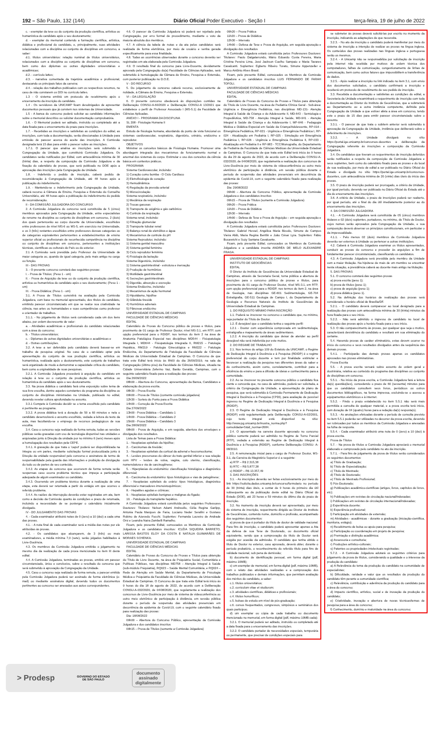192 – São Paulo, 132 (144) Diário Oficial Poder Executivo - Seção I terça-feira, 19 de julho de 2022
c. - exemplar da tese ou do conjunto da produção científica, artística ou humanística do candidato após o seu doutoramento;
d. - exemplar do memorial contendo a formação científica, artística, didática e profissional do candidato, e, principalmente, suas atividades relacionadas com a disciplina ou conjunto de disciplinas em concurso, a saber:
d.1. títulos universitários: relação nominal de títulos universitários, relacionados com a disciplina ou conjunto de disciplinas em concurso, bem como dos diplomas ou outras dignidades universitárias e acadêmicas;
d.2. - currículo lattes;
d.3. - narrativa comentada da trajetória acadêmica e profissional, destacando os principais fatos da carreira;
d.4. - relação dos trabalhos publicados com os respectivos resumos, no caso de não constarem os DOI no currículo lattes.
1.3 - O sistema emitirá um protocolo de recebimento após o encerramento da inscrição do candidato.
1.4 - Os servidores da UNICAMP ficam desobrigados de apresentar documentos pessoais que já constem nos sistemas da Universidade.
1.5 - A banca do concurso poderá solicitar ao candidato informações sobre o memorial descritivo ou solicitar documentação comprobatória.
1.6. - O Memorial poderá ser aditado, instruído ou completado até a data fixada para o encerramento do prazo para inscrições.
1.7. - Recebidas as inscrições e satisfeitas as condições do edital, as inscrições, com toda a documentação, serão direcionadas à Unidade para emissão de parecer acerca do aceite das inscrições. A Comissão designada terá 15 dias para emitir o parecer sobre as inscrições.
1.7.1. O parecer que analisa as inscrições será submetido à Congregação da Unidade, que constituirá Comissão Julgadora. Os candidatos serão notificados por Edital, com antecedência mínima de 30 (trinta) dias, a respeito da composição da Comissão Julgadora e da fixação do calendário de provas, que será publicado no DOE após a aprovação das inscrições pela Congregação da Unidade.
1.8. - Indeferido o pedido de inscrição, caberá pedido de reconsideração à Congregação da Unidade, até 48 horas após a publicação do indeferimento.
1.9. - Mantendo-se o indeferimento pela Congregação da Unidade, caberá recurso à Câmara de Ensino, Pesquisa e Extensão do Conselho Universitário, até 48 horas após a publicação do indeferimento do pedido de reconsideração.
II - DA COMISSÃO JULGADORA DO CONCURSO
2. A Comissão Julgadora do concurso será constituída de 5 (cinco) membros aprovados pela Congregação da Unidade, entre especialistas de renome na disciplina ou conjunto de disciplinas em concurso, 2 (dois) dos quais pertencerão ao corpo docente da Universidade, escolhidos entre professores de nível MS-6 ou MS-5, em exercício na Universidade, e os 3 (três) restantes escolhidos entre professores dessas categorias ou de categorias equivalentes pertencentes a estabelecimentos de ensino superior oficial ou profissionais de reconhecida competência na disciplina ou conjunto de disciplinas em concurso, pertencentes a instituições técnicas, científicas ou culturais do País ou do exterior.
2.1 A Comissão será presidida pelo Professor da Universidade de maior categoria ou, quando de igual categoria, pelo mais antigo no cargo ou função.
III - DAS PROVAS
3. - O presente concurso constará das seguintes provas:
I. - Prova de Títulos; (Peso 1 - um)
II. - Prova de Arguição da tese ou do conjunto da produção científica, artística ou humanística do candidato após o seu doutoramento; (Peso 1 - um)
III. - Prova Didática; (Peso 1 - um)
3.1. A Prova de Títulos consistirá na avaliação pela Comissão Julgadora, com base no memorial apresentado, dos títulos do candidato, emitindo parecer circunstanciado em que se realce sua criatividade na ciência, nas artes ou humanidades e suas competências como professor e orientador de trabalhos.
3.1.1. - No julgamento de títulos será considerado cada um dos itens abaixo, por ordem decrescente de valor:
a. - Atividades acadêmicas e profissionais do candidato relacionadas com a área do concurso;
b. - Títulos universitários;
c. - Diplomas de outras dignidades universitárias e acadêmicas e
d. - Outras contribuições.
3.2. A tese a ser defendida pelo candidato deverá basear-se em trabalho de pesquisa original. No caso de o candidato optar pela apresentação do conjunto de sua produção científica, artística ou humanística, realizada após o doutoramento, este conjunto de trabalhos será organizado de modo a demonstrar a capacidade crítica do candidato, bem como a originalidade de suas pesquisas.
3.2.1. A Comissão Julgadora procederá à arguição do candidato em relação à tese ou o conjunto da produção científica, artística ou humanística do candidato após o seu doutoramento.
3.3. Na prova didática o candidato fará uma exposição sobre tema de sua livre escolha, dentre aqueles constantes do programa da disciplina ou conjunto de disciplinas ministradas na Unidade, publicado no edital, devendo revelar cultura aprofundada no assunto.
3.3.1 Compete à Comissão decidir se o tema escolhido pelo candidato é pertinente ao programa.
3.3.2. A prova didática terá a duração de 50 a 60 minutos e nela o candidato desenvolverá o assunto escolhido, vedada a leitura do texto da aula, mas facultando-se o emprego de recursos pedagógicos de sua escolha.
3.4. Caso o concurso seja realizado de forma remota, todas as sessões públicas serão gravadas com uso de tecnologia disponível nas unidades e arquivadas junto à Direção da unidade por no mínimo 6 (seis) meses após a homologação dos resultados pela CEPE.
3.4.1. A gravação de que trata o 'caput' poderá ser disponibilizada na íntegra ou em partes, mediante solicitação formal protocolizada junto à Direção da unidade responsável pelo concurso e assinatura de termo de responsabilidade pela guarda das informações e proibição de divulgação do todo ou de partes de seu conteúdo.
3.4.2. As etapas do concurso que ocorrerem de forma remota serão suspensas caso ocorra problema técnico que impeça a participação adequada de algum examinador ou candidato.
3.4.3. Ocorrendo um problema técnico durante a realização de uma etapa, esta deverá ser retomada a partir do estágio em que ocorreu o referido problema.
3.4.4. As razões da interrupção deverão estar registradas em ata, bem como a decisão da Comissão quanto às condições e prazo de retomada, incluindo a necessidade de se postergar o calendário inicialmente divulgado.
IV - DO JULGAMENTO DAS PROVAS
4. - Cada examinador atribuirá notas de 0 (zero) a 10 (dez) a cada uma das provas.
4.1. - A nota final de cada examinador será a média das notas por ele atribuídas às provas.
4.2. - Os candidatos que alcançarem, de 3 (três) ou mais examinadores, a média mínima 7,0 (sete), serão julgados habilitados à Livre-Docência.
4.3. Os membros da Comissão Julgadora emitirão o julgamento no mesmo dia da realização de cada prova mencionada no item III deste edital.
4.4. A Comissão Julgadora, terminadas as provas, emitirá um parecer circunstanciado, único e conclusivo, sobre o resultado do concurso que será submetido à aprovação da Congregação da Unidade.
4.5. Caso o concurso seja realizado de forma remota, o parecer emitido pela Comissão Julgadora poderá ser assinado de forma eletrônica (e-mail) ou mediante assinatura digital, devendo todos os documentos pertinentes ao concurso ser anexados aos autos correspondentes.
4.6. O parecer da Comissão Julgadora só poderá ser rejeitado pela Congregação, por erro formal de procedimento, mediante o voto da maioria absoluta dos membros.
4.7. A ciência da tabela de notas e da ata pelos candidatos será realizada de forma eletrônica, por meio de usuário e senha gerada especificamente para essa finalidade.
4.8. Todas as ocorrências observadas durante o concurso deverão ser registradas em ata elaborada pela Comissão Julgadora.
4.9. O resultado final do concurso para Livre-Docente, devidamente aprovado pela Congregação do(a) Faculdade de Ciências Aplicadas, será submetido à homologação da Câmara de Ensino, Pesquisa e Extensão, com posterior publicação no D.O.E.
V - DO RECURSO
5. Do julgamento do concurso caberá recurso, exclusivamente de nulidade, à Câmara de Ensino, Pesquisa e Extensão.
VI – DA LEGISLAÇÃO
6. O presente concurso obedecerá às disposições contidas na Deliberação CONSU-A-60/2020 e Deliberação CONSU-A 13/2021 que estabelece o perfil de Professor Associado I (MS-5.1) da Faculdade de Ciências Aplicadas.
ANEXO I - PROGRAMA DA DISCIPLINA
SL 208 - Fisiologia Humana II
EMENTA
Estudo de fisiologia humana, abordando do ponto de vista funcional os sistemas cardiovascular, respiratório, digestório, urinário, endócrino e reprodutor.
OBJETIVOS
Ministrar os conceitos básicos de Fisiologia Humana. Promover uma abordagem integrada dos mecanismos de funcionamento normal e anormal dos sistemas do corpo. Estimular o uso dos conceitos da ciência básica em contextos práticos.
PROGRAMA
Sistema Cardiovascular, incluindo:
1) Coração como bomba - O Ciclo Cardíaco
2) Eletrofisiologia do coração
3) Hemodinâmica
4) Regulação da pressão arterial
5) Microcirculação
Sistema respiratório, incluindo:
1) Mecânica da respiração
2) Trocas gasosas
3) Transporte de oxigênio e gás carbônico
4) Controle da respiração
Sistema renal, incluindo:
1) Filtração glomerular
2) Transporte tubular renal
3) Balanço renal de eletrólitos e água
4) Mecanismos de controle do pH
Sistema Reprodutor, incluindo:
1) Sistema genital masculino
2) Sistema genital feminino
3) Ciclo reprodutor feminino
4) Fisiologia da lactação
Sistema Digestório, incluindo:
1) Sistema gastrintestinal - estrutura e inervação
2) Produção de hormônios
3) Motilidade gastrintestinal
4) Secreções gastrintestinais
5) Digestão, absorção e excreção
Sistema Endócrino, incluindo:
1) Mecanismos de ação hormonal
2) Hipotálamo, hipófise
3) Glândula tireoide
4) Hormônios adrenais
5) Pâncreas endócrino
UNIVERSIDADE ESTADUAL DE CAMPINAS
FACULDADE DE CIÊNCIAS MÉDICAS
EDITAL
Calendário de Provas do Concurso público de provas e títulos, para provimento de 01 cargo de Professor Doutor, nível MS-3.1, em RTP, com opção preferencial para o RDIDP, nos termos do item 2 na área de Anatomia Patológica Especial nas disciplinas MD544 - Fisiopatologia Integrada I, MD644 - Fisiopatologia Integrada II, RM215 – Patologia Hepática, RM219 - Patologia Ginecológica e RM222 – Patologia Endócrina, do Departamento de Patologia da Faculdade de Ciências Médicas da Universidade Estadual de Campinas. O Concurso de que trata este Edital terá início às 8h00 do dia 26/09/2019, na sala da Congregação (último piso) da Faculdade de Ciências Médicas, situada na Cidade Universitária Zeferino Vaz, Barão Geraldo, Campinas, com o seguinte calendário fixado para a realização das provas:
Dia 26/09/2022
08h00 – Abertura do Concurso, apresentação da Banca, Candidatos e elaboração da prova escrita.
08h30 – Prova Escrita
09h00 – Prova de Títulos (comente comissão julgadora)
12h30 – Sorteio do Ponto para a Prova Didática
14h00 – Correção da Prova Escrita
Dia 27/09/2022
13h00 - Prova Didática – Candidato 1
14h00 - Prova Didática – Candidato 2
15h00 - Prova Didática – Candidato 3
Dia 28/09/2022
08h00 - Prova de Arguição, e em seguida, abertura dos envelopes e divulgação dos resultados.
Lista de Temas para a Prova Didática:
1. - Neoplasias epiteliais da hipófise;
2. - Carcinomas da tireóide;
3. - Neoplasias epiteliais da cortical da adrenal e feocromocitoma;
4. - Lesões precursoras do câncer do trato genital inferior e sua relação com HPV – lesões de vulva, vagina, colo uterino, classificação, nomenclatura e via de carcinogênese;
5. - Hiperplasias do endométrio: classificação histológica e diagnóstico diferencial;
6. - Carcinoma do endométrio: tipos histológicos e vias de patogênese;
7. - Neoplasias epiteliais do ovário: tipos histológicos, diagnóstico diferencial e marcadores imunoistoquímicos;
8. - Hepatites agudas e crônicas;
9. - Neoplasias epiteliais benignas e malignas do fígado;
10. - Patologia do transplante hepático.
A Comissão Julgadora estará constituída pelos seguintes Professores Doutores: Titulares: Nelson Adami Andreollo, Célia Regina Garlipp, Antonia Paula Marques de Faria, Luciano Neder Serafini e Gustavo Rubino de Azevedo Focchi. Suplentes: Fernanda Loureiro de Andrade Orsi e Leandra Naira Zambelli Ramalho.
Ficam, pelo presente Edital, convocados os Membros da Comissão Julgadora e os candidatos inscritos: ICLÉIA SIQUEIRA BARRETO, LARISSA BASTOS ELOY DA COSTA E NATÁLIA GUIMARÃES DE MORAES SCHENKA.
UNIVERSIDADE ESTADUAL DE CAMPINAS
FACULDADE DE CIÊNCIAS MÉDICAS
EDITAL
Calendário de Provas do Concurso de Provas e Títulos para obtenção do Título de Livre Docente, na área de Psiquiatria Social, Comunitária e Políticas Públicas, nas disciplinas MD758 – Atenção Integral à Saúde (sub-módulo Psiquiatria), RQ023 – Saúde Mental Comunitária, e RQ024 – Rede de Atenção em Saúde Mental, do Departamento de Psicologia Médica e Psiquiatria da Faculdade de Ciências Médicas, da Universidade Estadual de Campinas. O Concurso de que trata este Edital terá início às 9 horas do dia 18 de agosto de 2022, de acordo com a Deliberação CONSU-A-032/2020, de 04/08/2020, que regulamenta a realização dos concursos de Livre-Docência por meio de sistema de videoconferência ou outro meio eletrônico de participação à distância, em sessão pública durante o período de suspensão das atividades presenciais em decorrência da epidemia de Covid-19, com o seguinte calendário fixado para realização das provas:
Dia: 18/08/2022
09h00 – Abertura do Concurso Público, apresentação da Comissão Julgadora e dos candidatos inscritos
09h15 – Prova de Títulos (somente a Comissão Julgadora)
09h20 – Prova Prática
11h20 – Prova de Didática
12h30 – Intervalo
14h00 – Defesa de Tese e Prova de Arguição, em seguida apuração e divulgação dos resultados
A Comissão Julgadora estará constituída pelos Professores Doutores: Titulares: Paulo Dalgalarrondo, Mário Eduardo Costa Pereira, Maria Cristina Pereira Lima, José Jackson Coelho Sampaio e Maria Tavares Cavalcanti. Suplentes: Egberto Ribeiro Turato, Simone Appenzeller e Marco Antônio Alves Brasil.
Ficam, pelo presente Edital, convocados os Membros da Comissão Julgadora e os candidatos inscritos LUIS FERNANDO DE FARAH TOFOLI.
UNIVERSIDADE ESTADUAL DE CAMPINAS
FACULDADE DE CIÊNCIAS MÉDICAS
EDITAL
Calendário de Provas do Concurso de Provas e Títulos para obtenção do Título de Livre Docente, na área de Pediatria Clínica Geral - Sub-área: Urgência e Emergência Pediátrica, nas disciplinas MD-131- Atenção Integral à Saúde da Criança e do Adolescente II, MD-643 - Semiologia e Propedêutica, MD-758 - Atenção Integral à Saúde, MD-941 - Atenção Integral à Saúde da Criança e do Adolescente I, MP-646 - Pedagogia Médica e Didática Especial em Saúde da Criança/Adolescente, RP-016 - Emergência Pediátrica, RP-021 - Urgência e Emergência Pediátrica I, RP-024 - Atualização em Pediatria I, RP-025 - Simulação em Emergência Pediátrica I, RP-026 - Urgência e Emergência Pediátrica II, RP-033 - Atualização em Pediatria II e RP-983 - TCC/Monografia, do Departamento de Pediatria da Faculdade de Ciências Médicas da Universidade Estadual de Campinas. O Concurso de que trata este Edital terá início às 9 horas do dia 29 de agosto de 2022, de acordo com a Deliberação CONSU-A-032/2020, de 04/08/2020, que regulamenta a realização dos concursos de Livre-Docência por meio de sistema de videoconferência ou outro meio eletrônico de participação à distância, em sessão pública durante o período de suspensão das atividades presenciais em decorrência da epidemia de Covid-19, com o seguinte calendário fixado para realização das provas:
Dia: 29/08/2022
09h00 – Abertura do Concurso Público, apresentação da Comissão Julgadora e dos candidatos inscritos
09h15 – Prova de Títulos (somente a Comissão Julgadora)
09h20 – Prova Prática
11h20 – Prova de Didática
12h30 – Intervalo
14h00 – Defesa de Tese e Prova de Arguição – em seguida apuração e divulgação dos resultados
A Comissão Julgadora estará constituída pelos Professores Doutores: Titulares: Gabriel Hessel, Angélica Maria Bicudo, Simone de Campos Vieira Abib, Maria Regina Bentlin e João César Lyra. Suplentes: Fábio Bucaretchi e Suzy Santana Cavalcante.
Ficam, pelo presente Edital, convocados os Membros da Comissão Julgadora e a candidata inscrita ANDRÉA DE MELO ALEXANDRE FRAGA.
UNIVERSIDADE ESTADUAL DE CAMPINAS
INSTITUTO DE GEOCIÊNCIAS
EDITAL
O Diretor do Instituto de Geociências da Universidade Estadual de Campinas, através da Secretaria Geral, torna pública a abertura de inscrições para o concurso público de provas e títulos, para provimento de 01 cargo de Professor Doutor, nível MS-3.1, em RTP, com opção preferencial para o RDIDP, nos termos do item 2, na área de Geologia, nas disciplinas GE-601 Sedimentologia, GE-704 Estratigrafia, GE-511 Geologia de Campo I, do Departamento de Geologia e Recursos Naturais do Instituto de Geociências da Universidade Estadual de Campinas.
1. DO REQUISITO MÍNIMO PARA INSCRIÇÃO
1.1. Poderá se inscrever no concurso o candidato que, no mínimo, seja portador do Título de Doutor.
1.2. É desejável que o candidato tenha o seguinte perfil:
1.2.1 - Doutor com experiência comprovada em sedimentologia, estratigrafia e mapeamento de áreas sedimentares.
1.2.2. A inscrição do candidato que deixar de atender ao perfil desejável não será indeferida por este motivo.
2. DO REGIME DE TRABALHO
2.1. Nos termos do artigo 109 do Estatuto da UNICAMP, o Regime de Dedicação Integral à Docência e à Pesquisa (RDIDP) é o regime preferencial do corpo docente e tem por finalidade estimular e favorecer a realização da pesquisa nas diferentes áreas do saber e do conhecimento, assim como, correlatamente, contribuir para a eficiência do ensino e para a difusão de ideias e conhecimento para a comunidade.
2.2. Ao se inscrever no presente concurso público o candidato fica ciente e concorda que, no caso de admissão, poderá ser solicitada, a critério da Congregação da Unidade, a apresentação de plano de pesquisa, que será submetido à Comissão Permanente de Dedicação Integral à Docência e à Pesquisa (CPDI), para avaliação de possível ingresso no Regime de Dedicação Integral à Docência e à Pesquisa (RDIDP).
2.3. O Regime de Dedicação Integral à Docência e à Pesquisa (RDIDP) está regulamentado pela Deliberação CONSU-A-02/2001, cujo texto integral está disponível no sítio: http://www.pg.unicamp.br/mostra_norma.php?consolidada=S&id_norma=2684.
2.4. O aposentado na carreira docente aprovado no concurso público somente poderá ser admitido no Regime de Turno Parcial (RTP), vedada a extensão ao Regime de Dedicação Integral à Docência e à Pesquisa (RDIDP), conforme Deliberação CONSU- A-08/2010.
2.5. A remuneração inicial para o cargo de Professor Doutor, MS-3.1, da Carreira do Magistério Superior é a seguinte:
a) RTP – R$ 2.315,38
b) RTC – R$ 5.877,38
c) RDIDP – R$ 13.357,49
3. DAS INSCRIÇÕES
3.1. - As inscrições deverão ser feitas exclusivamente por meio do link https://solicita.dados.unicamp.br/concurso/formulario no período de 30 (trinta) dias úteis, a contar de 9 horas do primeiro dia útil subsequente ao da publicação deste edital no Diário Oficial do Estado (DOE), até 23 horas e 59 minutos do último dia do prazo de inscrição.
3.2. No momento da inscrição deverá ser apresentado, por meio do sistema de inscrição, requerimento dirigido ao Diretor do Instituto de Geociências, contendo nome, domicílio e profissão, acompanhado dos seguintes documentos:
a) prova de que é portador do título de doutor de validade nacional. Para fins de inscrição, o candidato poderá apresentar apenas a Ata da defesa de sua Tese de Doutorado, ou documento oficial equivalente, sendo que a comprovação do título de Doutor será exigida por ocasião da admissão. O candidato que tenha obtido o título de Doutor no exterior, caso aprovado, deverá obter, durante o período probatório, o reconhecimento do referido título para fins de validade nacional, sob pena de demissão;
b) documento de identificação pessoal, em forma digital (pdf, máximo 10MB);
c) um exemplar de memorial, em forma digital (pdf, máximo 10MB), com o relato das atividades realizadas e a comprovação dos trabalhos publicados e demais informações, que permitam avaliação dos méritos do candidato, a saber:
c.1. títulos universitários;
c.2. curriculum vitae et studiorum;
c.3. atividades científicas, didáticas e profissionais;
c.4. títulos honoríficos;
c.5. bolsas de estudo em nível de pós-graduação;
c.6. cursos frequentados, congressos, simpósios e seminários dos quais participou.
d) um exemplar ou cópia de cada trabalho ou documento mencionado no memorial, em forma digital (pdf, máximo 10MB cada);
3.2.1. O memorial poderá ser aditado, instruído ou completado até a data fixada para o encerramento das inscrições.
3.2.2. O candidato portador de necessidades especiais, temporária ou permanente, que precisar de condições especiais para
se submeter às provas deverá solicitá-las por escrito no momento da inscrição, indicando as adaptações de que necessita.
3.2.3. - No ato da inscrição o candidato poderá manifestar por meio do sistema de inscrição a intenção de realizar as provas na língua inglesa. Os conteúdos das provas realizadas nas línguas inglesa e portuguesa serão os mesmos.
3.2.4. - A Unicamp não se responsabiliza por solicitação de inscrição pela internet não recebida por motivos de ordem técnica dos computadores, falhas de comunicação, congestionamento de linhas de comunicação, bem como outros fatores que impossibilitem a transferência de dados.
3.2.5. - Após realizar a inscrição no link indicado no item 3.1, com envio dos documentos solicitados, o candidato confirmará a inscrição e receberá um protocolo de recebimento de seu pedido de inscrição.
3.3. Recebida a documentação e satisfeitas as condições do edital, a Secretaria da Unidade encaminhará o requerimento de inscrição com toda a documentação ao Diretor do Instituto de Geociências, que a submeterá ao Departamento ou a outra instância competente, definida pela Congregação da Unidade a que estiver afeta a área em concurso, tendo este o prazo de 15 dias para emitir parecer circunstanciado sobre o assunto.
3.3.1. - O parecer de que trata o subitem anterior será submetido à aprovação da Congregação da Unidade, instância que deliberará sobre o deferimento de inscrições.
3.3.2. - A Unidade divulgará no sítio https://portal.ige.unicamp.br/concursos-docentes a deliberação da Congregação referente às inscrições e composição da Comissão Julgadora.
3.4. Os candidatos que tiveram os requerimentos de inscrição deferidos serão notificados a respeito da composição da Comissão Julgadora e seus suplentes, bem como do calendário fixado para as provas e do local de sua realização, por meio de edital a ser publicado no Diário Oficial do Estado e divulgado no sítio https://portal.ige.unicamp.br/concursos-docentes, com antecedência mínima de 20 (vinte) dias úteis do início das provas.
3.5. O prazo de inscrição poderá ser prorrogado, a critério da Unidade, por igual período, devendo ser publicado no Diário Oficial do Estado até o dia do encerramento das inscrições.
3.6. A critério da Unidade, o prazo de inscrições poderá ser reaberto, por igual período, até o final do dia útil imediatamente posterior ao do encerramento das inscrições.
4. DA COMISSÃO JULGADORA
4.1. - A Comissão Julgadora será constituída de 05 (cinco) membros titulares e 02 (dois) suplentes, portadores, no mínimo, do Título de Doutor, cujos nomes serão aprovados pela Congregação da Unidade, e sua composição deverá observar os princípios constitucionais, em particular o da impessoalidade.
4.1.1. - Pelo menos 02 (dois) membros da Comissão Julgadora deverão ser externos à Unidade ou pertencer a outras instituições.
4.2. Caberá à Comissão Julgadora examinar os títulos apresentados, conduzir as provas do concurso e proceder às arguições a fim de fundamentar parecer circunstanciado, classificando os candidatos.
4.3. A Comissão Julgadora será presidida pelo membro da Unidade com a maior titulação. Na hipótese de mais de um membro se encontrar nesta situação, a presidência caberá ao docente mais antigo na titulação.
5. DAS PROVAS
5.1. O concurso constará das seguintes provas
a) prova escrita (peso 1);
b) prova de títulos (peso 1);
c) prova de arguição (peso 1);
d) prova didática (peso 1).
5.2. Na definição dos horários de realização das provas será considerado o horário oficial de Brasília/DF.
5.2.1. - O candidato deverá comparecer ao local designado para a realização das provas com antecedência mínima de 30 (trinta) minutos da hora fixada para o seu início.
5.2.2. - Não será admitido o ingresso de candidato no local de realização das provas após o horário fixado para o seu início.
5.3. O não comparecimento às provas, por qualquer que seja o motivo, caracterizará desistência do candidato e resultará em sua eliminação do certame.
5.4. Havendo provas de caráter eliminatório, estas devem ocorrer no início do concurso e seus resultados divulgados antes da sequência das demais provas.
5.4.1. - Participarão das demais provas apenas os candidatos aprovados nas provas eliminatórias.
Prova Escrita
5.5. - A prova escrita versará sobre assunto de ordem geral e doutrinária, relativa ao conteúdo do programa das disciplinas ou conjunto de disciplinas em concurso.
5.5.1. - No início da prova escrita, a Comissão Julgadora fará a leitura da(s) questão(ões), concedendo o prazo de 60 (sessenta) minutos para que os candidatos consultem seus livros, periódicos ou outros documentos bibliográficos, na forma impressa, excluindo-se o acesso a equipamentos eletrônicos e à internet.
5.5.2. - Findo o prazo estabelecido no item 5.5.1 não será mais permitida a consulta de qualquer material, e a prova escrita terá início, com duração de 04 (quatro) horas para a redação da(s) resposta(s).
5.5.3. - As anotações efetuadas durante o período de consulta previsto no item 5.5.1 poderão ser utilizadas no decorrer da prova escrita, devendo ser rubricadas por todos os membros da Comissão Julgadora e anexadas na folha de resposta.
5.5.4. - Cada examinador atribuirá uma nota de 0 (zero) a 10 (dez) à prova escrita.
Prova de Títulos
5.7. - Na prova de títulos a Comissão Julgadora apreciará o memorial elaborado e comprovado pelo candidato no ato da inscrição.
5.7.1. - Para fins de julgamento da prova de títulos serão considerados os seguintes documentos:
a) Título de Graduação;
b) Título de Especialização;
c) Título de Mestrado;
d) Título de Doutorado;
e) Título de Mestrado Profissional;
f) Pós-Doutorado;
g) Publicações acadêmico-científicas (artigos, livros, capítulos de livros, etc);
h) Publicações em revistas de circulação nacional/indexadas;
i) Publicações em revistas de circulação internacional/indexadas;
j) Experiência docente;
k) Experiência profissional;
l) Participação em atividades de extensão;
m) Atividades - acadêmicas - durante a graduação (iniciação-científica, monitoria, estágio);
n) Recebimento de bolsa ou apoio para pesquisa;
o) Participação ou coordenação em projeto de pesquisa;
p) Premiação e distinção acadêmica;
q) Assessoria e consultoria;
r) Produções artístico-culturais;
s) Patentes ou propriedades intelectuais registradas;
5.7.2. - A Comissão Julgadora adotará os seguintes critérios para julgamento da prova de títulos, considerando a qualidade e o interesse da produção do candidato:
a) A Relevância do tema da produção do candidato na comunidade de especialistas;
b) Dificuldade, raridade e valor que os resultados da produção do candidato têm perante a comunidade científica;
c) Relevância, contribuição e aderência da produção do candidato para a área do concurso;
d) Impacto científico, artístico, social e de inovação da produção do candidato;
e) Criatividade, inovação e abertura de novas técnicas/temas de pesquisa para a área do concurso;
f) Conhecimento, domínio e maturidade na área do concurso;
> Prodesp GOVERNO DO ESTADO
DE SÃO PAULO documento
assinado
digitalmente